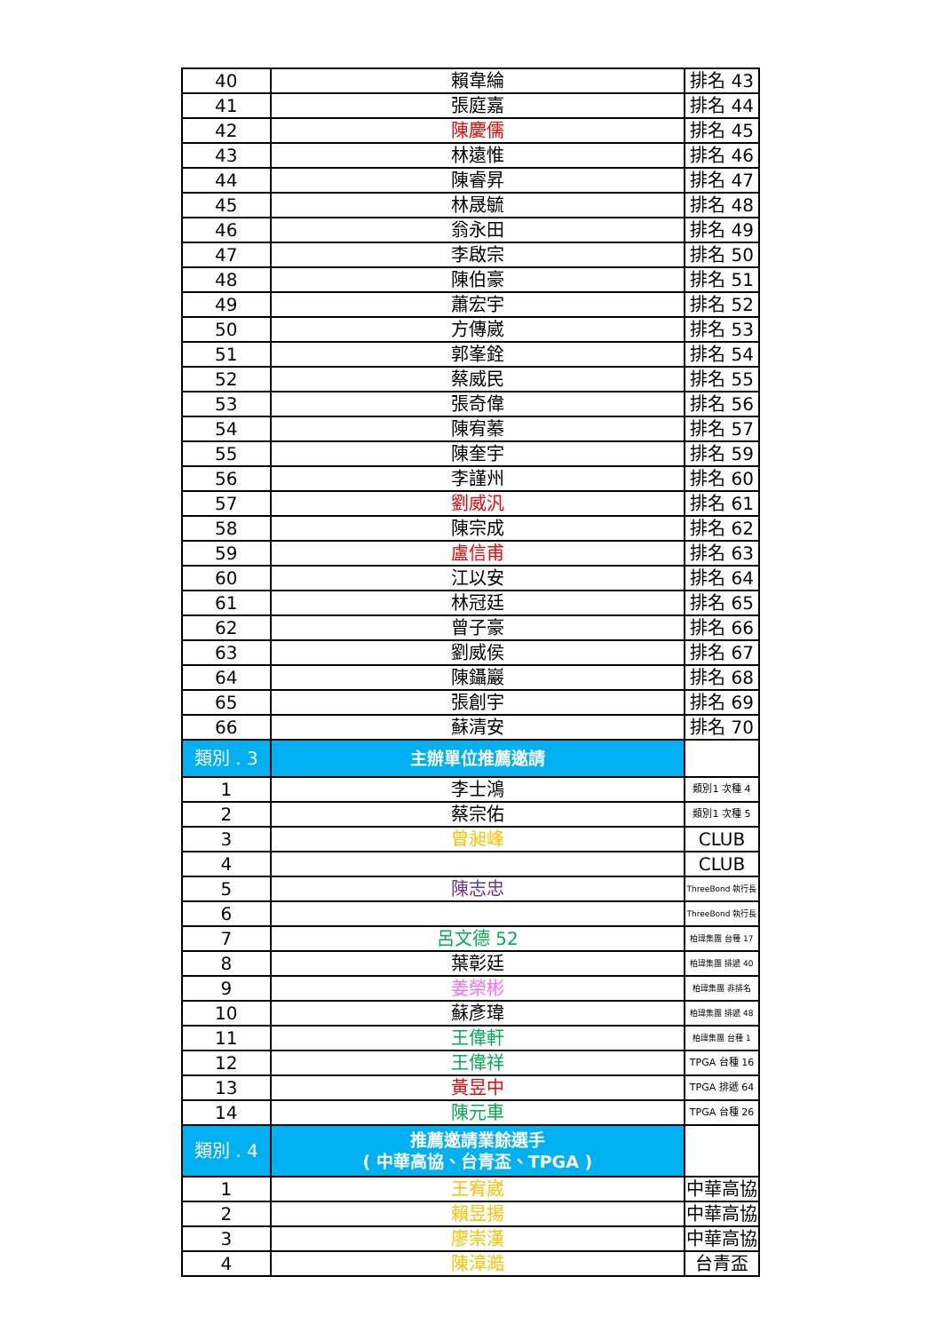| 40 | 賴韋綸 | 排名 43 |
| 41 | 張庭嘉 | 排名 44 |
| 42 | 陳慶儒 | 排名 45 |
| 43 | 林遠惟 | 排名 46 |
| 44 | 陳睿昇 | 排名 47 |
| 45 | 林晟毓 | 排名 48 |
| 46 | 翁永田 | 排名 49 |
| 47 | 李啟宗 | 排名 50 |
| 48 | 陳伯豪 | 排名 51 |
| 49 | 蕭宏宇 | 排名 52 |
| 50 | 方傳崴 | 排名 53 |
| 51 | 郭峯銓 | 排名 54 |
| 52 | 蔡威民 | 排名 55 |
| 53 | 張奇偉 | 排名 56 |
| 54 | 陳宥蓁 | 排名 57 |
| 55 | 陳奎宇 | 排名 59 |
| 56 | 李謹州 | 排名 60 |
| 57 | 劉威汎 | 排名 61 |
| 58 | 陳宗成 | 排名 62 |
| 59 | 盧信甫 | 排名 63 |
| 60 | 江以安 | 排名 64 |
| 61 | 林冠廷 | 排名 65 |
| 62 | 曾子豪 | 排名 66 |
| 63 | 劉威侯 | 排名 67 |
| 64 | 陳鑷巖 | 排名 68 |
| 65 | 張創宇 | 排名 69 |
| 66 | 蘇清安 | 排名 70 |
| 類別 . 3 | 主辦單位推薦邀請 | |
| 1 | 李士鴻 | 類別1 次種 4 |
| 2 | 蔡宗佑 | 類別1 次種 5 |
| 3 | 曾昶峰 | CLUB |
| 4 | | CLUB |
| 5 | 陳志忠 | ThreeBond 執行長 |
| 6 | | ThreeBond 執行長 |
| 7 | 呂文德 52 | 柏瑋集團 台種 17 |
| 8 | 葉彰廷 | 柏瑋集團 排遞 40 |
| 9 | 姜榮彬 | 柏瑋集團 非排名 |
| 10 | 蘇彥瑋 | 柏瑋集團 排遞 48 |
| 11 | 王偉軒 | 柏瑋集團 台種 1 |
| 12 | 王偉祥 | TPGA 台種 16 |
| 13 | 黃昱中 | TPGA 排遞 64 |
| 14 | 陳元車 | TPGA 台種 26 |
| 類別 . 4 | 推薦邀請業餘選手 ( 中華高協、台青盃、TPGA ) | |
| 1 | 王宥崴 | 中華高協 |
| 2 | 賴昱揚 | 中華高協 |
| 3 | 廖崇漢 | 中華高協 |
| 4 | 陳漳澔 | 台青盃 |